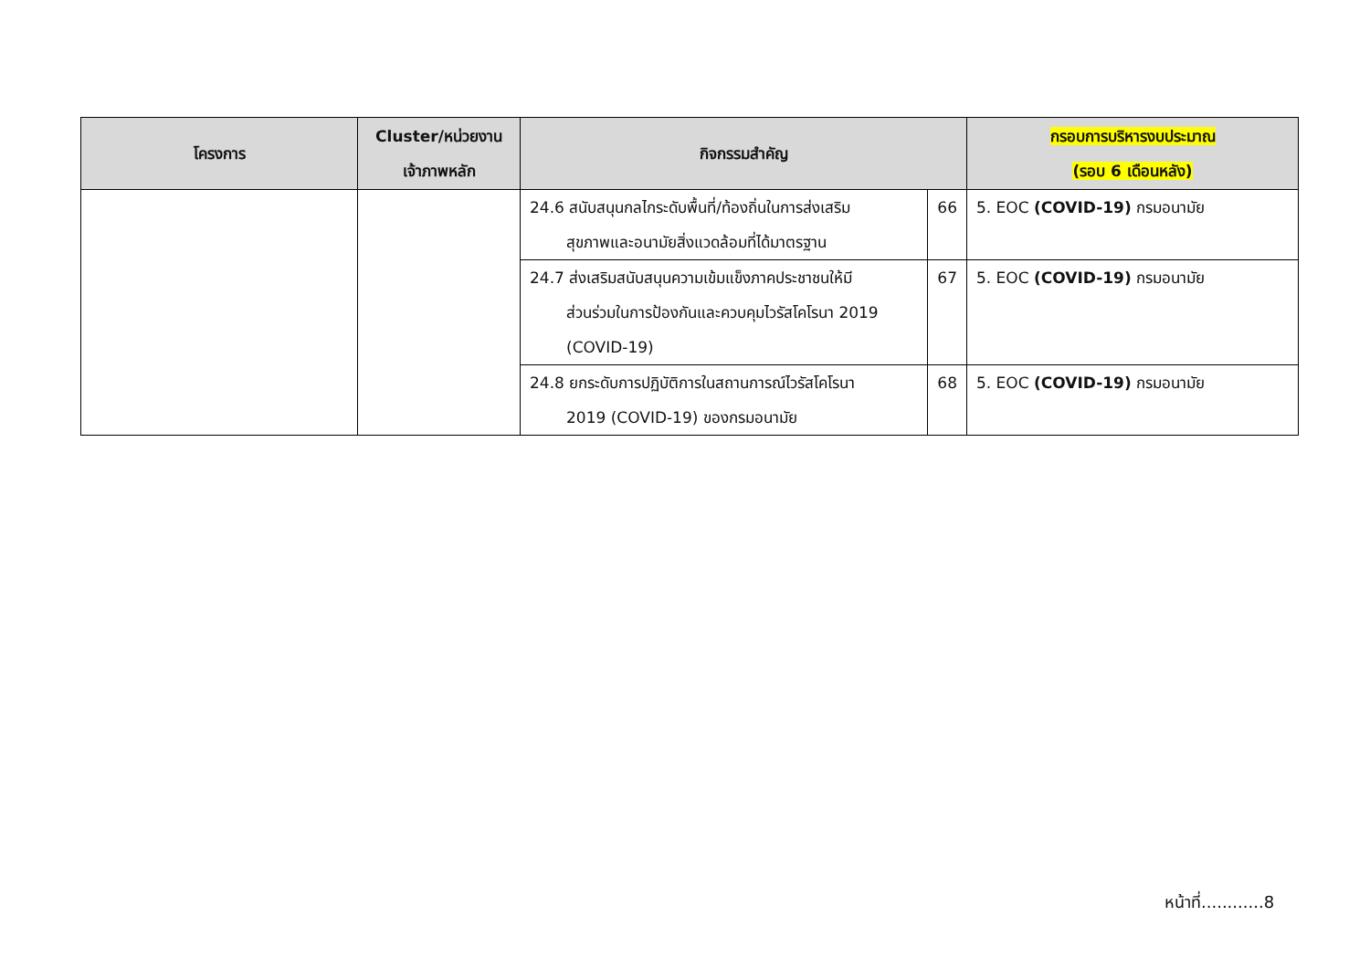| โครงการ | Cluster/หน่วยงาน เจ้าภาพหลัก | กิจกรรมสำคัญ | | กรอบการบริหารงบประมาณ (รอบ 6 เดือนหลัง) |
| --- | --- | --- | --- | --- |
| | | 24.6 สนับสนุนกลไกระดับพื้นที่/ท้องถิ่นในการส่งเสริม สุขภาพและอนามัยสิ่งแวดล้อมที่ได้มาตรฐาน | 66 | 5. EOC (COVID-19) กรมอนามัย |
| | | 24.7 ส่งเสริมสนับสนุนความเข้มแข็งภาคประชาชนให้มี ส่วนร่วมในการป้องกันและควบคุมไวรัสโคโรนา 2019 (COVID-19) | 67 | 5. EOC (COVID-19) กรมอนามัย |
| | | 24.8 ยกระดับการปฏิบัติการในสถานการณ์ไวรัสโคโรนา 2019 (COVID-19) ของกรมอนามัย | 68 | 5. EOC (COVID-19) กรมอนามัย |
หน้าที่............8